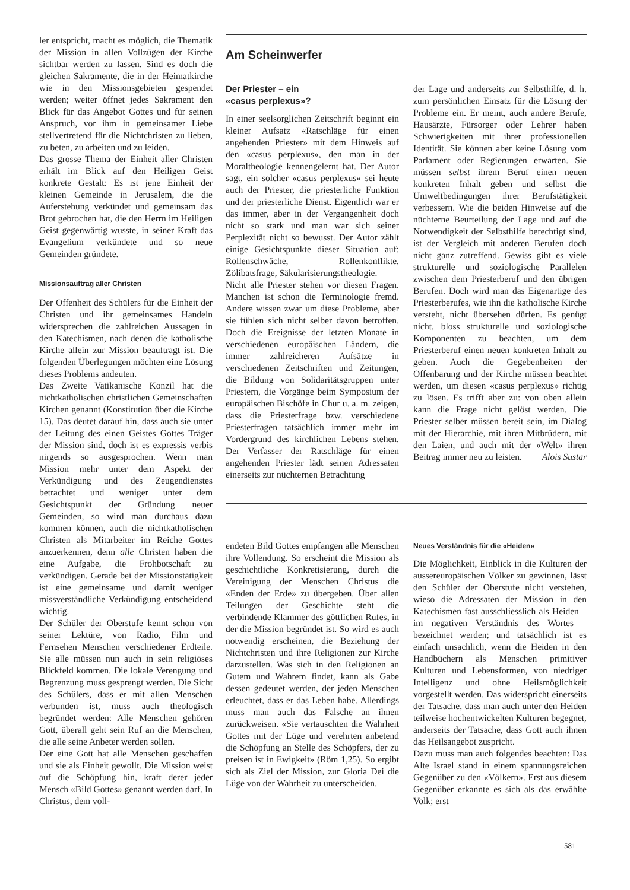ler entspricht, macht es möglich, die Thematik der Mission in allen Vollzügen der Kirche sichtbar werden zu lassen. Sind es doch die gleichen Sakramente, die in der Heimatkirche wie in den Missionsgebieten gespendet werden; weiter öffnet jedes Sakrament den Blick für das Angebot Gottes und für seinen Anspruch, vor ihm in gemeinsamer Liebe stellvertretend für die Nichtchristen zu lieben, zu beten, zu arbeiten und zu leiden.
Das grosse Thema der Einheit aller Christen erhält im Blick auf den Heiligen Geist konkrete Gestalt: Es ist jene Einheit der kleinen Gemeinde in Jerusalem, die die Auferstehung verkündet und gemeinsam das Brot gebrochen hat, die den Herrn im Heiligen Geist gegenwärtig wusste, in seiner Kraft das Evangelium verkündete und so neue Gemeinden gründete.
Missionsauftrag aller Christen
Der Offenheit des Schülers für die Einheit der Christen und ihr gemeinsames Handeln widersprechen die zahlreichen Aussagen in den Katechismen, nach denen die katholische Kirche allein zur Mission beauftragt ist. Die folgenden Überlegungen möchten eine Lösung dieses Problems andeuten.
Das Zweite Vatikanische Konzil hat die nichtkatholischen christlichen Gemeinschaften Kirchen genannt (Konstitution über die Kirche 15). Das deutet darauf hin, dass auch sie unter der Leitung des einen Geistes Gottes Träger der Mission sind, doch ist es expressis verbis nirgends so ausgesprochen. Wenn man Mission mehr unter dem Aspekt der Verkündigung und des Zeugendienstes betrachtet und weniger unter dem Gesichtspunkt der Gründung neuer Gemeinden, so wird man durchaus dazu kommen können, auch die nichtkatholischen Christen als Mitarbeiter im Reiche Gottes anzuerkennen, denn alle Christen haben die eine Aufgabe, die Frohbotschaft zu verkündigen. Gerade bei der Missionstätigkeit ist eine gemeinsame und damit weniger missverständliche Verkündigung entscheidend wichtig.
Der Schüler der Oberstufe kennt schon von seiner Lektüre, von Radio, Film und Fernsehen Menschen verschiedener Erdteile. Sie alle müssen nun auch in sein religiöses Blickfeld kommen. Die lokale Verengung und Begrenzung muss gesprengt werden. Die Sicht des Schülers, dass er mit allen Menschen verbunden ist, muss auch theologisch begründet werden: Alle Menschen gehören Gott, überall geht sein Ruf an die Menschen, die alle seine Anbeter werden sollen.
Der eine Gott hat alle Menschen geschaffen und sie als Einheit gewollt. Die Mission weist auf die Schöpfung hin, kraft derer jeder Mensch «Bild Gottes» genannt werden darf. In Christus, dem voll-
Am Scheinwerfer
Der Priester – ein
«casus perplexus»?
In einer seelsorglichen Zeitschrift beginnt ein kleiner Aufsatz «Ratschläge für einen angehenden Priester» mit dem Hinweis auf den «casus perplexus», den man in der Moraltheologie kennengelernt hat. Der Autor sagt, ein solcher «casus perplexus» sei heute auch der Priester, die priesterliche Funktion und der priesterliche Dienst. Eigentlich war er das immer, aber in der Vergangenheit doch nicht so stark und man war sich seiner Perplexität nicht so bewusst. Der Autor zählt einige Gesichtspunkte dieser Situation auf: Rollenschwäche, Rollenkonflikte, Zölibatsfrage, Säkularisierungstheologie.
Nicht alle Priester stehen vor diesen Fragen. Manchen ist schon die Terminologie fremd. Andere wissen zwar um diese Probleme, aber sie fühlen sich nicht selber davon betroffen. Doch die Ereignisse der letzten Monate in verschiedenen europäischen Ländern, die immer zahlreicheren Aufsätze in verschiedenen Zeitschriften und Zeitungen, die Bildung von Solidaritätsgruppen unter Priestern, die Vorgänge beim Symposium der europäischen Bischöfe in Chur u. a. m. zeigen, dass die Priesterfrage bzw. verschiedene Priesterfragen tatsächlich immer mehr im Vordergrund des kirchlichen Lebens stehen. Der Verfasser der Ratschläge für einen angehenden Priester lädt seinen Adressaten einerseits zur nüchternen Betrachtung
der Lage und anderseits zur Selbsthilfe, d. h. zum persönlichen Einsatz für die Lösung der Probleme ein. Er meint, auch andere Berufe, Hausärzte, Fürsorger oder Lehrer haben Schwierigkeiten mit ihrer professionellen Identität. Sie können aber keine Lösung vom Parlament oder Regierungen erwarten. Sie müssen selbst ihrem Beruf einen neuen konkreten Inhalt geben und selbst die Umweltbedingungen ihrer Berufstätigkeit verbessern. Wie die beiden Hinweise auf die nüchterne Beurteilung der Lage und auf die Notwendigkeit der Selbsthilfe berechtigt sind, ist der Vergleich mit anderen Berufen doch nicht ganz zutreffend. Gewiss gibt es viele strukturelle und soziologische Parallelen zwischen dem Priesterberuf und den übrigen Berufen. Doch wird man das Eigenartige des Priesterberufes, wie ihn die katholische Kirche versteht, nicht übersehen dürfen. Es genügt nicht, bloss strukturelle und soziologische Komponenten zu beachten, um dem Priesterberuf einen neuen konkreten Inhalt zu geben. Auch die Gegebenheiten der Offenbarung und der Kirche müssen beachtet werden, um diesen «casus perplexus» richtig zu lösen. Es trifft aber zu: von oben allein kann die Frage nicht gelöst werden. Die Priester selber müssen bereit sein, im Dialog mit der Hierarchie, mit ihren Mitbrüdern, mit den Laien, und auch mit der «Welt» ihren Beitrag immer neu zu leisten. Alois Sustar
endeten Bild Gottes empfangen alle Menschen ihre Vollendung. So erscheint die Mission als geschichtliche Konkretisierung, durch die Vereinigung der Menschen Christus die «Enden der Erde» zu übergeben. Über allen Teilungen der Geschichte steht die verbindende Klammer des göttlichen Rufes, in der die Mission begründet ist. So wird es auch notwendig erscheinen, die Beziehung der Nichtchristen und ihre Religionen zur Kirche darzustellen. Was sich in den Religionen an Gutem und Wahrem findet, kann als Gabe dessen gedeutet werden, der jeden Menschen erleuchtet, dass er das Leben habe. Allerdings muss man auch das Falsche an ihnen zurückweisen. «Sie vertauschten die Wahrheit Gottes mit der Lüge und verehrten anbetend die Schöpfung an Stelle des Schöpfers, der zu preisen ist in Ewigkeit» (Röm 1,25). So ergibt sich als Ziel der Mission, zur Gloria Dei die Lüge von der Wahrheit zu unterscheiden.
Neues Verständnis für die «Heiden»
Die Möglichkeit, Einblick in die Kulturen der aussereuropäischen Völker zu gewinnen, lässt den Schüler der Oberstufe nicht verstehen, wieso die Adressaten der Mission in den Katechismen fast ausschliesslich als Heiden – im negativen Verständnis des Wortes – bezeichnet werden; und tatsächlich ist es einfach unsachlich, wenn die Heiden in den Handbüchern als Menschen primitiver Kulturen und Lebensformen, von niedriger Intelligenz und ohne Heilsmöglichkeit vorgestellt werden. Das widerspricht einerseits der Tatsache, dass man auch unter den Heiden teilweise hochentwickelten Kulturen begegnet, anderseits der Tatsache, dass Gott auch ihnen das Heilsangebot zuspricht.
Dazu muss man auch folgendes beachten: Das Alte Israel stand in einem spannungsreichen Gegenüber zu den «Völkern». Erst aus diesem Gegenüber erkannte es sich als das erwählte Volk; erst
581